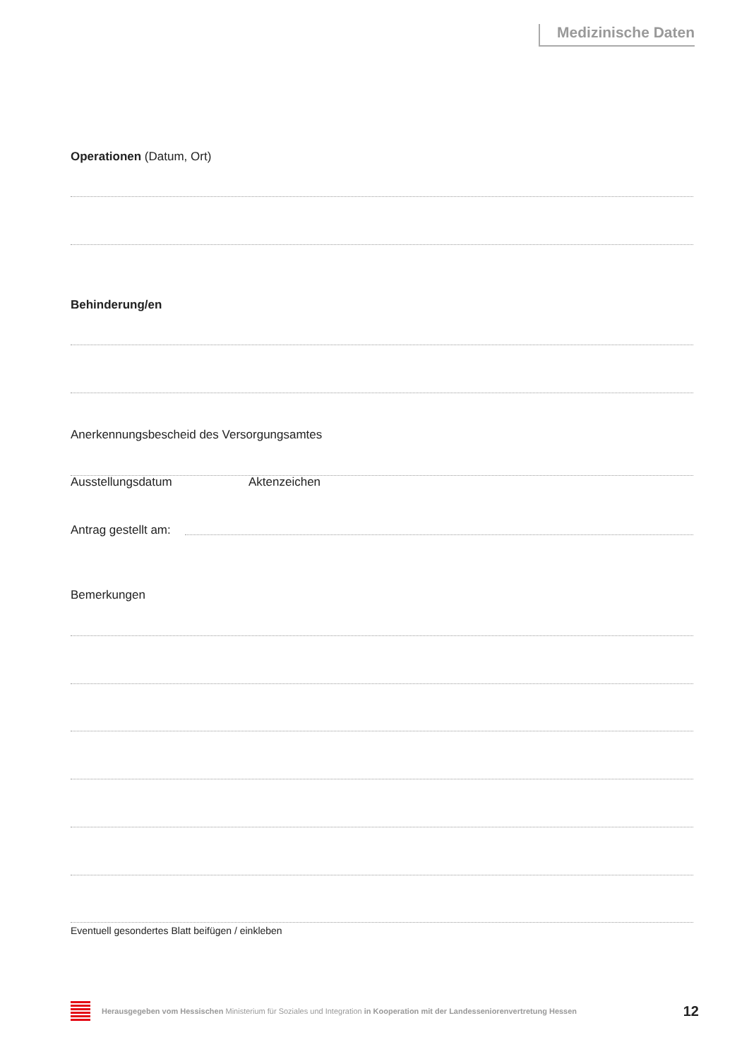Medizinische Daten
Operationen (Datum, Ort)
Behinderung/en
Anerkennungsbescheid des Versorgungsamtes
Ausstellungsdatum Aktenzeichen
Antrag gestellt am:
Bemerkungen
Eventuell gesondertes Blatt beifügen / einkleben
Herausgegeben vom Hessischen Ministerium für Soziales und Integration in Kooperation mit der Landesseniorenvertretung Hessen
12